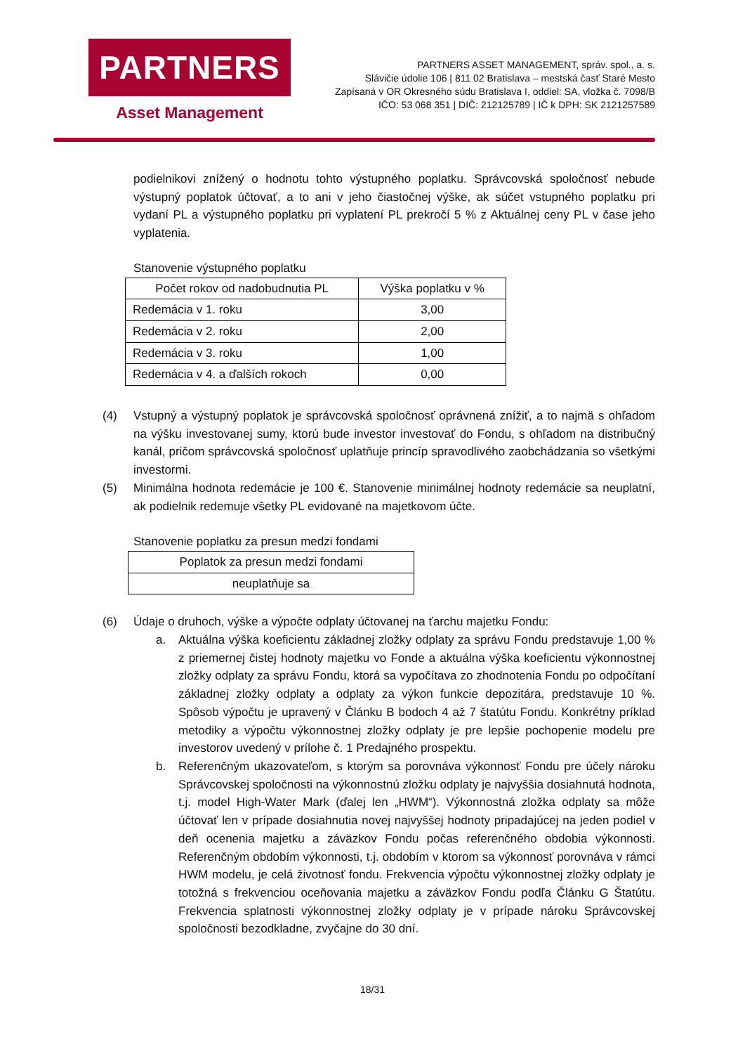PARTNERS
Asset Management
PARTNERS ASSET MANAGEMENT, správ. spol., a. s.
Slávičie údolie 106 | 811 02 Bratislava – mestská časť Staré Mesto
Zapísaná v OR Okresného súdu Bratislava I, oddiel: SA, vložka č. 7098/B
IČO: 53 068 351 | DIČ: 212125789 | IČ k DPH: SK 2121257589
podielnikovi znížený o hodnotu tohto výstupného poplatku. Správcovská spoločnosť nebude výstupný poplatok účtovať, a to ani v jeho čiastočnej výške, ak súčet vstupného poplatku pri vydaní PL a výstupného poplatku pri vyplatení PL prekročí 5 % z Aktuálnej ceny PL v čase jeho vyplatenia.
Stanovenie výstupného poplatku
| Počet rokov od nadobudnutia PL | Výška poplatku v % |
| --- | --- |
| Redemácia v 1. roku | 3,00 |
| Redemácia v 2. roku | 2,00 |
| Redemácia v 3. roku | 1,00 |
| Redemácia v 4. a ďalších rokoch | 0,00 |
(4) Vstupný a výstupný poplatok je správcovská spoločnosť oprávnená znížiť, a to najmä s ohľadom na výšku investovanej sumy, ktorú bude investor investovať do Fondu, s ohľadom na distribučný kanál, pričom správcovská spoločnosť uplatňuje princíp spravodlivého zaobchádzania so všetkými investormi.
(5) Minimálna hodnota redemácie je 100 €. Stanovenie minimálnej hodnoty redemácie sa neuplatní, ak podielnik redemuje všetky PL evidované na majetkovom účte.
Stanovenie poplatku za presun medzi fondami
| Poplatok za presun medzi fondami |
| --- |
| neuplatňuje sa |
(6) Údaje o druhoch, výške a výpočte odplaty účtovanej na ťarchu majetku Fondu:
a. Aktuálna výška koeficientu základnej zložky odplaty za správu Fondu predstavuje 1,00 % z priemernej čistej hodnoty majetku vo Fonde a aktuálna výška koeficientu výkonnostnej zložky odplaty za správu Fondu, ktorá sa vypočítava zo zhodnotenia Fondu po odpočítaní základnej zložky odplaty a odplaty za výkon funkcie depozitára, predstavuje 10 %. Spôsob výpočtu je upravený v Článku B bodoch 4 až 7 štatútu Fondu. Konkrétny príklad metodiky a výpočtu výkonnostnej zložky odplaty je pre lepšie pochopenie modelu pre investorov uvedený v prílohe č. 1 Predajného prospektu.
b. Referenčným ukazovateľom, s ktorým sa porovnáva výkonnosť Fondu pre účely nároku Správcovskej spoločnosti na výkonnostnú zložku odplaty je najvyššia dosiahnutá hodnota, t.j. model High-Water Mark (ďalej len „HWM“). Výkonnostná zložka odplaty sa môže účtovať len v prípade dosiahnutia novej najvyššej hodnoty pripadajúcej na jeden podiel v deň ocenenia majetku a záväzkov Fondu počas referenčného obdobia výkonnosti. Referenčným obdobím výkonnosti, t.j. obdobím v ktorom sa výkonnosť porovnáva v rámci HWM modelu, je celá životnosť fondu. Frekvencia výpočtu výkonnostnej zložky odplaty je totožná s frekvenciou oceňovania majetku a záväzkov Fondu podľa Článku G Štatútu. Frekvencia splatnosti výkonnostnej zložky odplaty je v prípade nároku Správcovskej spoločnosti bezodkladne, zvyčajne do 30 dní.
18/31